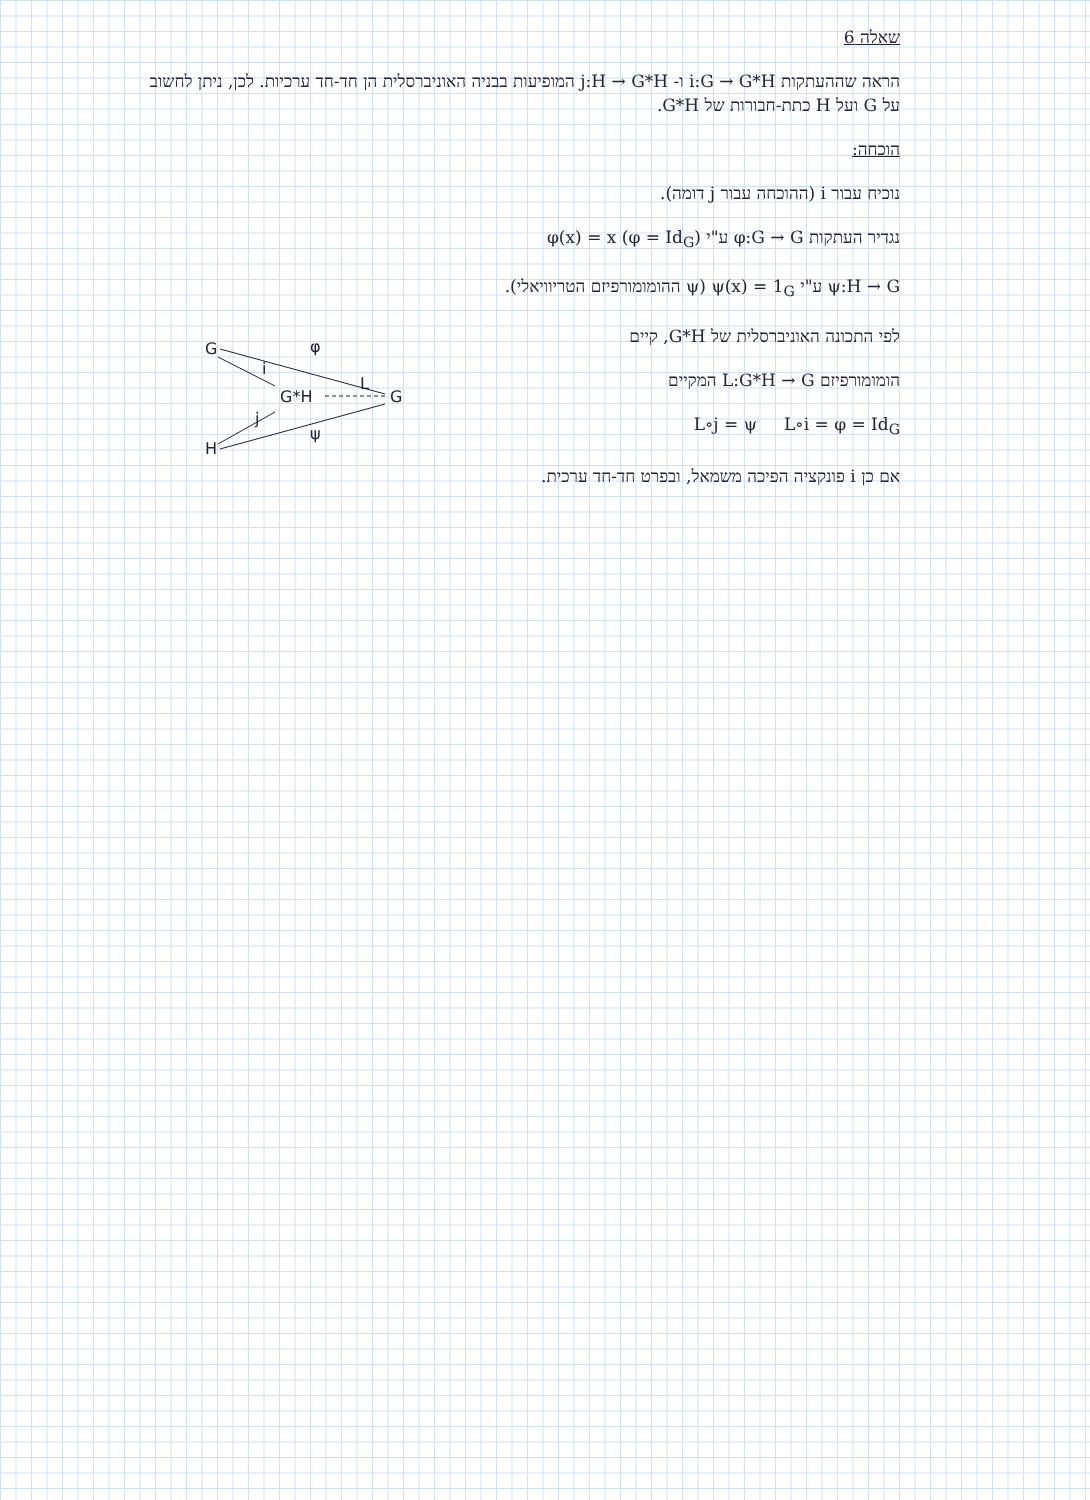שאלה 6
הראה שההעתקות i:G → G*H ו- j:H → G*H המופיעות בבניה האוניברסלית הן חד-חד ערכיות. לכן, ניתן לחשוב על G ועל H כתת-חבורות של G*H.
הוכחה:
נוכיח עבור i (ההוכחה עבור j דומה).
נגדיר העתקות φ:G → G ע"י φ(x) = x (φ = Id<sub>G</sub>)
ψ:H → G ע"י ψ(x) = 1<sub>G</sub> (ψ ההומומורפיזם הטריוויאלי).
G
φ
i
G*H
L
G
j
ψ
H
לפי התכונה האוניברסלית של G*H, קיים
הומומורפיזם L:G*H → G המקיים
L∘j = ψ L∘i = φ = Id<sub>G</sub>
אם כן i פונקציה הפיכה משמאל, ובפרט חד-חד ערכית.